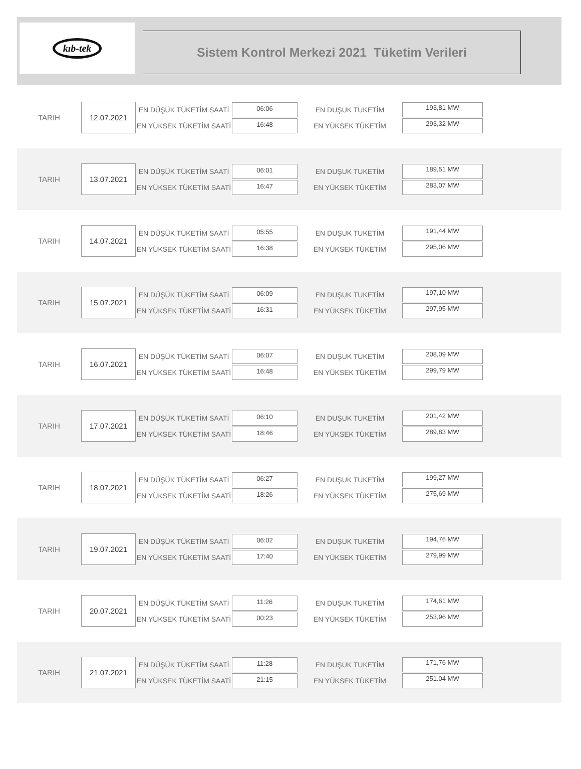kıb-tek
Sistem Kontrol Merkezi 2021 Tüketim Verileri
TARIH
12.07.2021
EN DÜŞÜK TÜKETİM SAATİ
EN YÜKSEK TÜKETİM SAATİ
06:06
16:48
EN DUŞUK TUKETİM
EN YÜKSEK TÜKETİM
193,81 MW
293,32 MW
TARIH
13.07.2021
EN DÜŞÜK TÜKETİM SAATİ
EN YÜKSEK TÜKETİM SAATİ
06:01
16:47
EN DUŞUK TUKETİM
EN YÜKSEK TÜKETİM
189,51 MW
283,07 MW
TARIH
14.07.2021
EN DÜŞÜK TÜKETİM SAATİ
EN YÜKSEK TÜKETİM SAATİ
05:55
16:38
EN DUŞUK TUKETİM
EN YÜKSEK TÜKETİM
191,44 MW
295,06 MW
TARIH
15.07.2021
EN DÜŞÜK TÜKETİM SAATİ
EN YÜKSEK TÜKETİM SAATİ
06:09
16:31
EN DUŞUK TUKETİM
EN YÜKSEK TÜKETİM
197,10 MW
297,95 MW
TARIH
16.07.2021
EN DÜŞÜK TÜKETİM SAATİ
EN YÜKSEK TÜKETİM SAATİ
06:07
16:48
EN DUŞUK TUKETİM
EN YÜKSEK TÜKETİM
208,09 MW
299,79 MW
TARIH
17.07.2021
EN DÜŞÜK TÜKETİM SAATİ
EN YÜKSEK TÜKETİM SAATİ
06:10
18:46
EN DUŞUK TUKETİM
EN YÜKSEK TÜKETİM
201,42 MW
289,83 MW
TARIH
18.07.2021
EN DÜŞÜK TÜKETİM SAATİ
EN YÜKSEK TÜKETİM SAATİ
06:27
18:26
EN DUŞUK TUKETİM
EN YÜKSEK TÜKETİM
199,27 MW
275,69 MW
TARIH
19.07.2021
EN DÜŞÜK TÜKETİM SAATİ
EN YÜKSEK TÜKETİM SAATİ
06:02
17:40
EN DUŞUK TUKETİM
EN YÜKSEK TÜKETİM
194,76 MW
279,99 MW
TARIH
20.07.2021
EN DÜŞÜK TÜKETİM SAATİ
EN YÜKSEK TÜKETİM SAATİ
11:26
00:23
EN DUŞUK TUKETİM
EN YÜKSEK TÜKETİM
174,61 MW
253,96 MW
TARIH
21.07.2021
EN DÜŞÜK TÜKETİM SAATİ
EN YÜKSEK TÜKETİM SAATİ
11:28
21:15
EN DUŞUK TUKETİM
EN YÜKSEK TÜKETİM
171,76 MW
251.04 MW